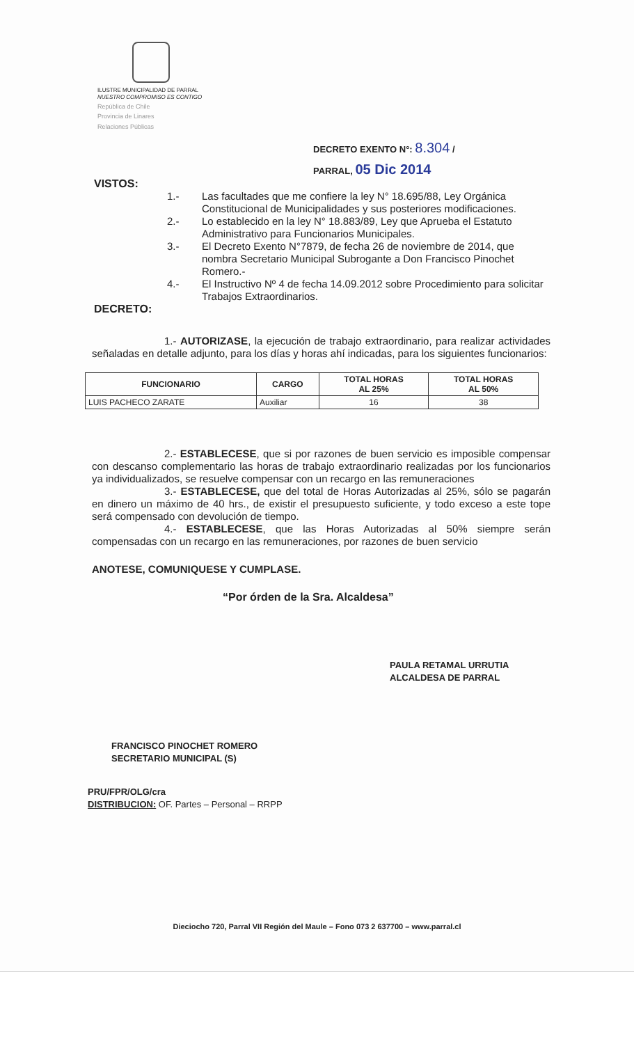ILUSTRE MUNICIPALIDAD DE PARRAL
NUESTRO COMPROMISO ES CONTIGO
República de Chile
Provincia de Linares
Relaciones Públicas
DECRETO EXENTO N°: 8.304 /
PARRAL, 05 Dic 2014
VISTOS:
1.- Las facultades que me confiere la ley N° 18.695/88, Ley Orgánica Constitucional de Municipalidades y sus posteriores modificaciones.
2.- Lo establecido en la ley N° 18.883/89, Ley que Aprueba el Estatuto Administrativo para Funcionarios Municipales.
3.- El Decreto Exento N°7879, de fecha 26 de noviembre de 2014, que nombra Secretario Municipal Subrogante a Don Francisco Pinochet Romero.-
4.- El Instructivo Nº 4 de fecha 14.09.2012 sobre Procedimiento para solicitar Trabajos Extraordinarios.
DECRETO:
1.- AUTORIZASE, la ejecución de trabajo extraordinario, para realizar actividades señaladas en detalle adjunto, para los días y horas ahí indicadas, para los siguientes funcionarios:
| FUNCIONARIO | CARGO | TOTAL HORAS AL 25% | TOTAL HORAS AL 50% |
| --- | --- | --- | --- |
| LUIS PACHECO ZARATE | Auxiliar | 16 | 38 |
2.- ESTABLECESE, que si por razones de buen servicio es imposible compensar con descanso complementario las horas de trabajo extraordinario realizadas por los funcionarios ya individualizados, se resuelve compensar con un recargo en las remuneraciones
3.- ESTABLECESE, que del total de Horas Autorizadas al 25%, sólo se pagarán en dinero un máximo de 40 hrs., de existir el presupuesto suficiente, y todo exceso a este tope será compensado con devolución de tiempo.
4.- ESTABLECESE, que las Horas Autorizadas al 50% siempre serán compensadas con un recargo en las remuneraciones, por razones de buen servicio
ANOTESE, COMUNIQUESE Y CUMPLASE.
“Por órden de la Sra. Alcaldesa”
PAULA RETAMAL URRUTIA
ALCALDESA DE PARRAL
FRANCISCO PINOCHET ROMERO
SECRETARIO MUNICIPAL (S)
PRU/FPR/OLG/cra
DISTRIBUCION: OF. Partes – Personal – RRPP
Dieciocho 720, Parral VII Región del Maule – Fono 073 2 637700 – www.parral.cl